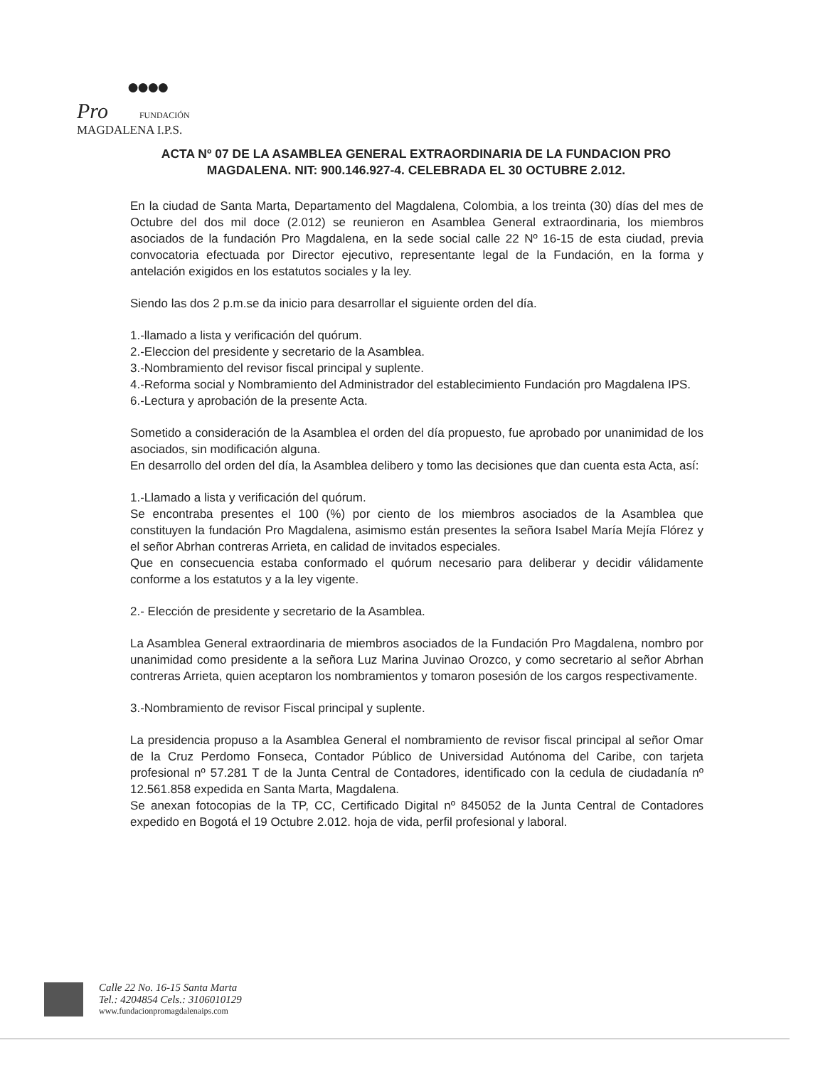●●●●
Pro FUNDACIÓN
MAGDALENA I.P.S.
ACTA Nº 07 DE LA ASAMBLEA GENERAL EXTRAORDINARIA DE LA FUNDACION PRO MAGDALENA. NIT: 900.146.927-4. CELEBRADA EL 30 OCTUBRE 2.012.
En la ciudad de Santa Marta, Departamento del Magdalena, Colombia, a los treinta (30) días del mes de Octubre del dos mil doce (2.012) se reunieron en Asamblea General extraordinaria, los miembros asociados de la fundación Pro Magdalena, en la sede social calle 22 Nº 16-15 de esta ciudad, previa convocatoria efectuada por Director ejecutivo, representante legal de la Fundación, en la forma y antelación exigidos en los estatutos sociales y la ley.
Siendo las dos 2 p.m.se da inicio para desarrollar el siguiente orden del día.
1.-llamado a lista y verificación del quórum.
2.-Eleccion del presidente y secretario de la Asamblea.
3.-Nombramiento del revisor fiscal principal y suplente.
4.-Reforma social y Nombramiento del Administrador del establecimiento Fundación pro Magdalena IPS.
6.-Lectura y aprobación de la presente Acta.
Sometido a consideración de la Asamblea el orden del día propuesto, fue aprobado por unanimidad de los asociados, sin modificación alguna.
En desarrollo del orden del día, la Asamblea delibero y tomo las decisiones que dan cuenta esta Acta, así:
1.-Llamado a lista y verificación del quórum.
Se encontraba presentes el 100 (%) por ciento de los miembros asociados de la Asamblea que constituyen la fundación Pro Magdalena, asimismo están presentes la señora Isabel María Mejía Flórez y el señor Abrhan contreras Arrieta, en calidad de invitados especiales.
Que en consecuencia estaba conformado el quórum necesario para deliberar y decidir válidamente conforme a los estatutos y a la ley vigente.
2.- Elección de presidente y secretario de la Asamblea.
La Asamblea General extraordinaria de miembros asociados de la Fundación Pro Magdalena, nombro por unanimidad como presidente a la señora Luz Marina Juvinao Orozco, y como secretario al señor Abrhan contreras Arrieta, quien aceptaron los nombramientos y tomaron posesión de los cargos respectivamente.
3.-Nombramiento de revisor Fiscal principal y suplente.
La presidencia propuso a la Asamblea General el nombramiento de revisor fiscal principal al señor Omar de la Cruz Perdomo Fonseca, Contador Público de Universidad Autónoma del Caribe, con tarjeta profesional nº 57.281 T de la Junta Central de Contadores, identificado con la cedula de ciudadanía nº 12.561.858 expedida en Santa Marta, Magdalena.
Se anexan fotocopias de la TP, CC, Certificado Digital nº 845052 de la Junta Central de Contadores expedido en Bogotá el 19 Octubre 2.012. hoja de vida, perfil profesional y laboral.
Calle 22 No. 16-15 Santa Marta
Tel.: 4204854 Cels.: 3106010129
www.fundacionpromagdalenaips.com